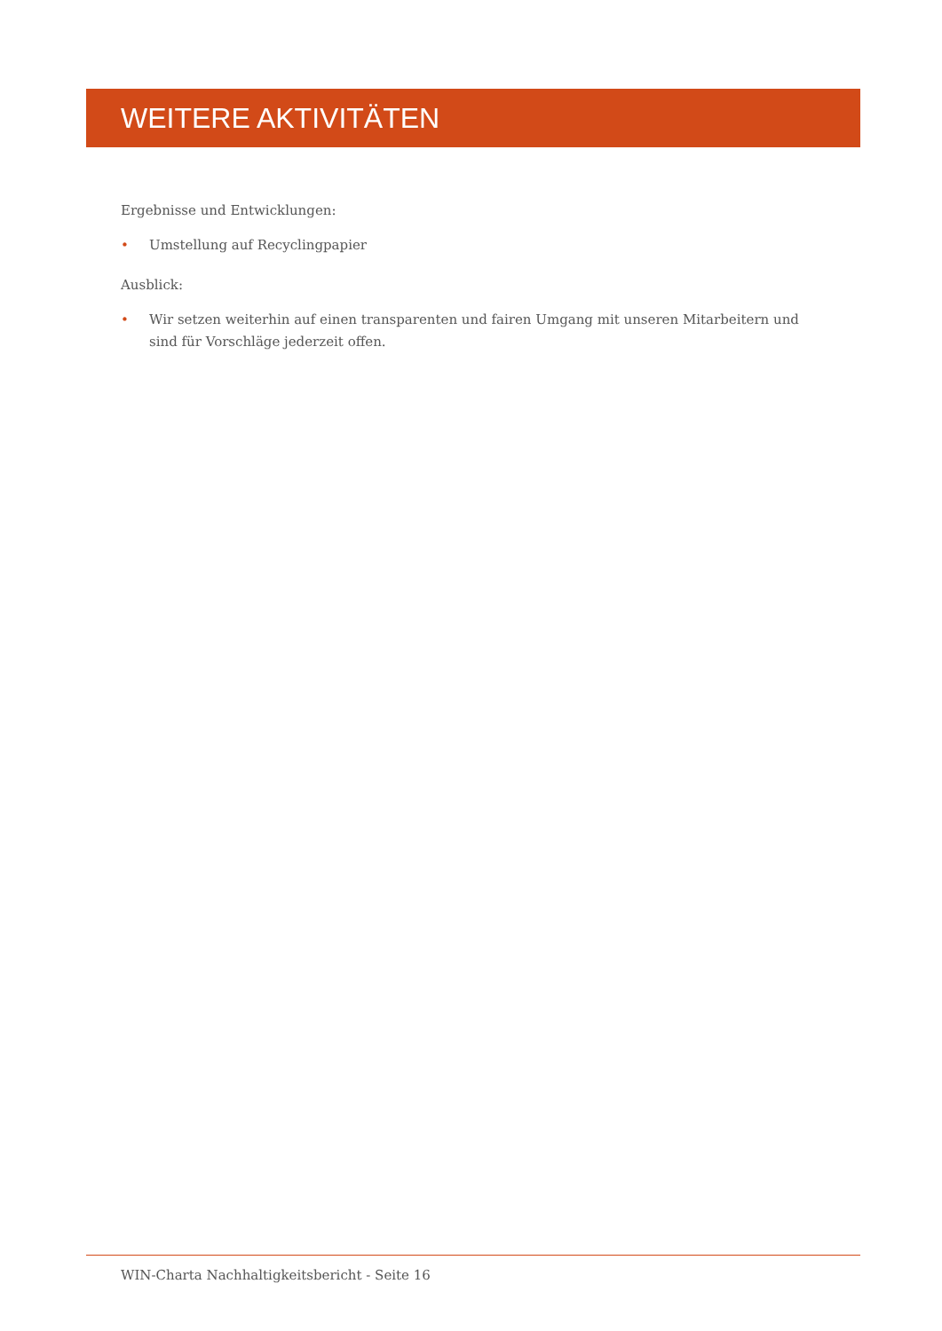WEITERE AKTIVITÄTEN
Ergebnisse und Entwicklungen:
• Umstellung auf Recyclingpapier
Ausblick:
• Wir setzen weiterhin auf einen transparenten und fairen Umgang mit unseren Mitarbeitern und sind für Vorschläge jederzeit offen.
WIN-Charta Nachhaltigkeitsbericht - Seite 16